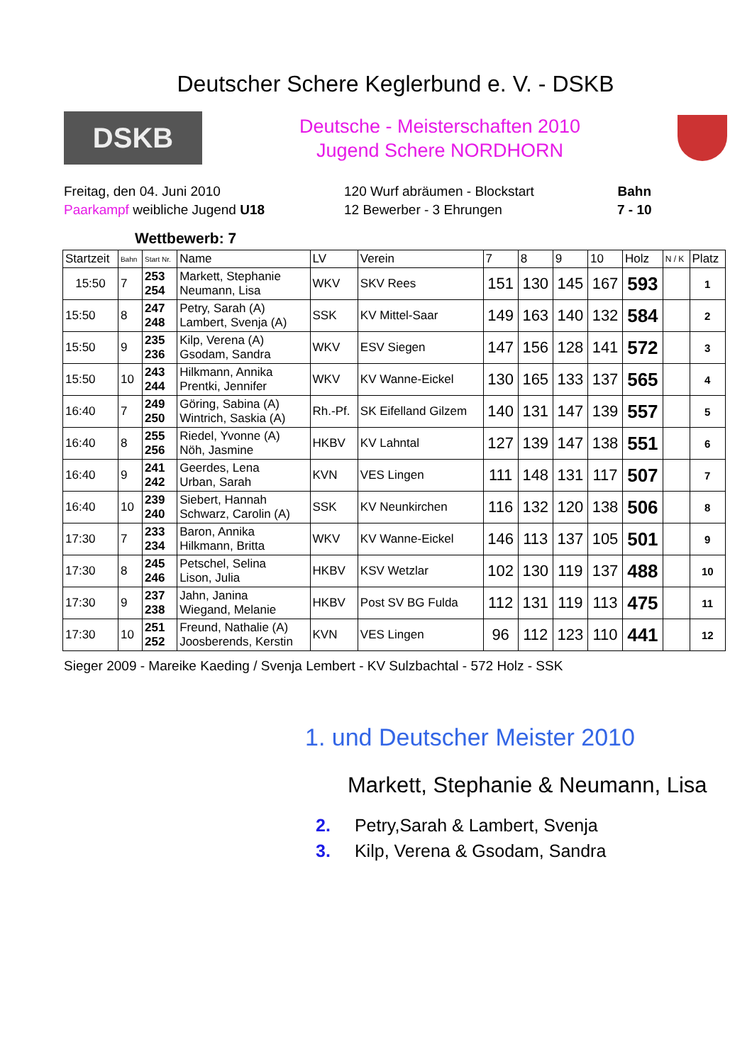Deutscher Schere Keglerbund e. V. - DSKB
DSKB
Deutsche - Meisterschaften 2010
Jugend Schere NORDHORN
Freitag, den 04. Juni 2010
Paarkampf weibliche Jugend U18
120 Wurf abräumen - Blockstart
12 Bewerber - 3 Ehrungen
Bahn
7 - 10
Wettbewerb: 7
| Startzeit | Bahn | Start Nr. | Name | LV | Verein | 7 | 8 | 9 | 10 | Holz | N / K | Platz |
| --- | --- | --- | --- | --- | --- | --- | --- | --- | --- | --- | --- | --- |
| 15:50 | 7 | 253 254 | Markett, Stephanie Neumann, Lisa | WKV | SKV Rees | 151 | 130 | 145 | 167 | 593 | | 1 |
| 15:50 | 8 | 247 248 | Petry, Sarah (A) Lambert, Svenja (A) | SSK | KV Mittel-Saar | 149 | 163 | 140 | 132 | 584 | | 2 |
| 15:50 | 9 | 235 236 | Kilp, Verena (A) Gsodam, Sandra | WKV | ESV Siegen | 147 | 156 | 128 | 141 | 572 | | 3 |
| 15:50 | 10 | 243 244 | Hilkmann, Annika Prentki, Jennifer | WKV | KV Wanne-Eickel | 130 | 165 | 133 | 137 | 565 | | 4 |
| 16:40 | 7 | 249 250 | Göring, Sabina (A) Wintrich, Saskia (A) | Rh.-Pf. | SK Eifelland Gilzem | 140 | 131 | 147 | 139 | 557 | | 5 |
| 16:40 | 8 | 255 256 | Riedel, Yvonne (A) Nöh, Jasmine | HKBV | KV Lahntal | 127 | 139 | 147 | 138 | 551 | | 6 |
| 16:40 | 9 | 241 242 | Geerdes, Lena Urban, Sarah | KVN | VES Lingen | 111 | 148 | 131 | 117 | 507 | | 7 |
| 16:40 | 10 | 239 240 | Siebert, Hannah Schwarz, Carolin (A) | SSK | KV Neunkirchen | 116 | 132 | 120 | 138 | 506 | | 8 |
| 17:30 | 7 | 233 234 | Baron, Annika Hilkmann, Britta | WKV | KV Wanne-Eickel | 146 | 113 | 137 | 105 | 501 | | 9 |
| 17:30 | 8 | 245 246 | Petschel, Selina Lison, Julia | HKBV | KSV Wetzlar | 102 | 130 | 119 | 137 | 488 | | 10 |
| 17:30 | 9 | 237 238 | Jahn, Janina Wiegand, Melanie | HKBV | Post SV BG Fulda | 112 | 131 | 119 | 113 | 475 | | 11 |
| 17:30 | 10 | 251 252 | Freund, Nathalie (A) Joosberends, Kerstin | KVN | VES Lingen | 96 | 112 | 123 | 110 | 441 | | 12 |
Sieger 2009 - Mareike Kaeding / Svenja Lembert - KV Sulzbachtal - 572 Holz - SSK
1. und Deutscher Meister 2010
Markett, Stephanie & Neumann, Lisa
2. Petry,Sarah & Lambert, Svenja
3. Kilp, Verena & Gsodam, Sandra